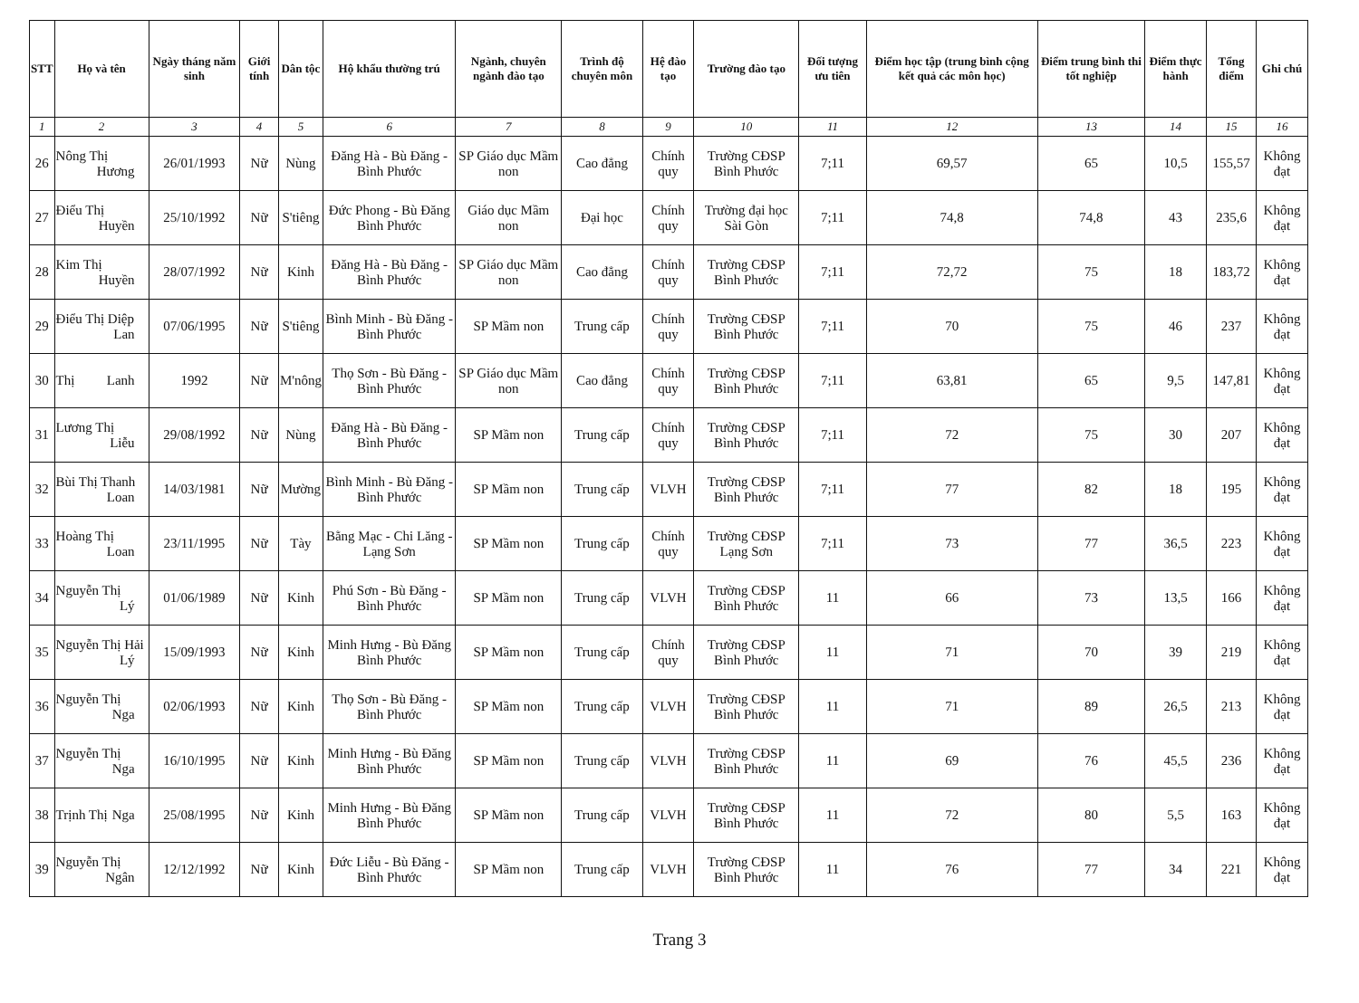| STT | Họ và tên | Ngày tháng năm sinh | Giới tính | Dân tộc | Hộ khẩu thường trú | Ngành, chuyên ngành đào tạo | Trình độ chuyên môn | Hệ đào tạo | Trường đào tạo | Đối tượng ưu tiên | Điểm học tập (trung bình cộng kết quả các môn học) | Điểm trung bình thi tốt nghiệp | Điểm thực hành | Tổng điểm | Ghi chú |
| --- | --- | --- | --- | --- | --- | --- | --- | --- | --- | --- | --- | --- | --- | --- | --- |
| 1 | 2 | 3 | 4 | 5 | 6 | 7 | 8 | 9 | 10 | 11 | 12 | 13 | 14 | 15 | 16 |
| 26 | Nông Thị Hương | 26/01/1993 | Nữ | Nùng | Đăng Hà - Bù Đăng - Bình Phước | SP Giáo dục Mầm non | Cao đẳng | Chính quy | Trường CĐSP Bình Phước | 7;11 | 69,57 | 65 | 10,5 | 155,57 | Không đạt |
| 27 | Điểu Thị Huyền | 25/10/1992 | Nữ | S'tiêng | Đức Phong - Bù Đăng Bình Phước | Giáo dục Mầm non | Đại học | Chính quy | Trường đại học Sài Gòn | 7;11 | 74,8 | 74,8 | 43 | 235,6 | Không đạt |
| 28 | Kim Thị Huyền | 28/07/1992 | Nữ | Kinh | Đăng Hà - Bù Đăng - Bình Phước | SP Giáo dục Mầm non | Cao đẳng | Chính quy | Trường CĐSP Bình Phước | 7;11 | 72,72 | 75 | 18 | 183,72 | Không đạt |
| 29 | Điểu Thị Diệp Lan | 07/06/1995 | Nữ | S'tiêng | Bình Minh - Bù Đăng - Bình Phước | SP Mầm non | Trung cấp | Chính quy | Trường CĐSP Bình Phước | 7;11 | 70 | 75 | 46 | 237 | Không đạt |
| 30 | Thị Lanh | 1992 | Nữ | M'nông | Thọ Sơn - Bù Đăng - Bình Phước | SP Giáo dục Mầm non | Cao đẳng | Chính quy | Trường CĐSP Bình Phước | 7;11 | 63,81 | 65 | 9,5 | 147,81 | Không đạt |
| 31 | Lương Thị Liễu | 29/08/1992 | Nữ | Nùng | Đăng Hà - Bù Đăng - Bình Phước | SP Mầm non | Trung cấp | Chính quy | Trường CĐSP Bình Phước | 7;11 | 72 | 75 | 30 | 207 | Không đạt |
| 32 | Bùi Thị Thanh Loan | 14/03/1981 | Nữ | Mường | Bình Minh - Bù Đăng - Bình Phước | SP Mầm non | Trung cấp | VLVH | Trường CĐSP Bình Phước | 7;11 | 77 | 82 | 18 | 195 | Không đạt |
| 33 | Hoàng Thị Loan | 23/11/1995 | Nữ | Tày | Bằng Mạc - Chi Lăng - Lạng Sơn | SP Mầm non | Trung cấp | Chính quy | Trường CĐSP Lạng Sơn | 7;11 | 73 | 77 | 36,5 | 223 | Không đạt |
| 34 | Nguyễn Thị Lý | 01/06/1989 | Nữ | Kinh | Phú Sơn - Bù Đăng - Bình Phước | SP Mầm non | Trung cấp | VLVH | Trường CĐSP Bình Phước | 11 | 66 | 73 | 13,5 | 166 | Không đạt |
| 35 | Nguyễn Thị Hải Lý | 15/09/1993 | Nữ | Kinh | Minh Hưng - Bù Đăng Bình Phước | SP Mầm non | Trung cấp | Chính quy | Trường CĐSP Bình Phước | 11 | 71 | 70 | 39 | 219 | Không đạt |
| 36 | Nguyễn Thị Nga | 02/06/1993 | Nữ | Kinh | Thọ Sơn - Bù Đăng - Bình Phước | SP Mầm non | Trung cấp | VLVH | Trường CĐSP Bình Phước | 11 | 71 | 89 | 26,5 | 213 | Không đạt |
| 37 | Nguyễn Thị Nga | 16/10/1995 | Nữ | Kinh | Minh Hưng - Bù Đăng Bình Phước | SP Mầm non | Trung cấp | VLVH | Trường CĐSP Bình Phước | 11 | 69 | 76 | 45,5 | 236 | Không đạt |
| 38 | Trịnh Thị Nga | 25/08/1995 | Nữ | Kinh | Minh Hưng - Bù Đăng Bình Phước | SP Mầm non | Trung cấp | VLVH | Trường CĐSP Bình Phước | 11 | 72 | 80 | 5,5 | 163 | Không đạt |
| 39 | Nguyễn Thị Ngân | 12/12/1992 | Nữ | Kinh | Đức Liễu - Bù Đăng - Bình Phước | SP Mầm non | Trung cấp | VLVH | Trường CĐSP Bình Phước | 11 | 76 | 77 | 34 | 221 | Không đạt |
Trang 3